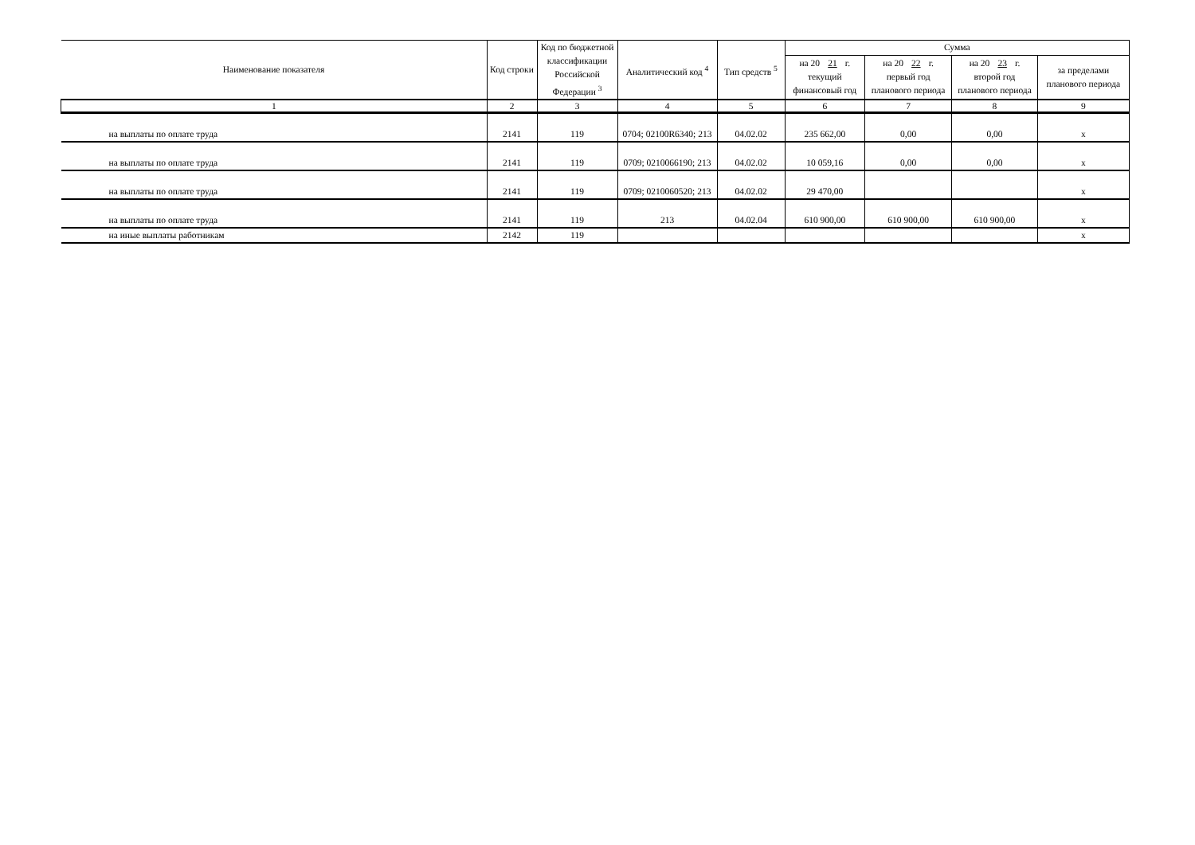| Наименование показателя | Код строки | Код по бюджетной классификации Российской Федерации <sup>3</sup> | Аналитический код <sup>4</sup> | Тип средств <sup>5</sup> | Сумма | | | |
| --- | --- | --- | --- | --- | --- | --- | --- | --- |
| | | | | | на 20 21 г. текущий финансовый год | на 20 22 г. первый год планового периода | на 20 23 г. второй год планового периода | за пределами планового периода |
| 1 | 2 | 3 | 4 | 5 | 6 | 7 | 8 | 9 |
| на выплаты по оплате труда | 2141 | 119 | 0704; 02100R6340; 213 | 04.02.02 | 235 662,00 | 0,00 | 0,00 | x |
| на выплаты по оплате труда | 2141 | 119 | 0709; 0210066190; 213 | 04.02.02 | 10 059,16 | 0,00 | 0,00 | x |
| на выплаты по оплате труда | 2141 | 119 | 0709; 0210060520; 213 | 04.02.02 | 29 470,00 | | | x |
| на выплаты по оплате труда | 2141 | 119 | 213 | 04.02.04 | 610 900,00 | 610 900,00 | 610 900,00 | x |
| на иные выплаты работникам | 2142 | 119 | | | | | | x |